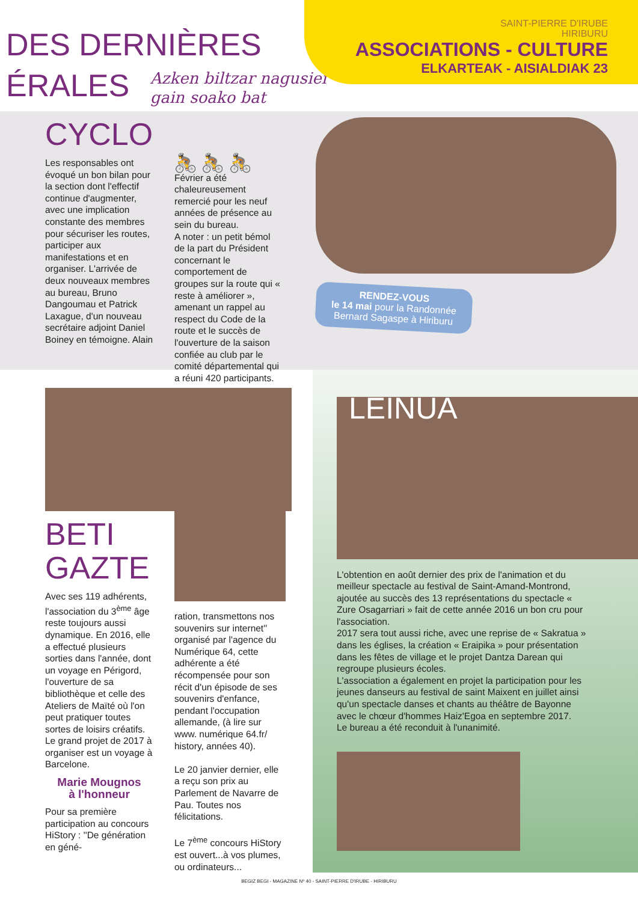DES DERNIÈRES
ÉRALES Azken biltzar nagusiei
gain soako bat
SAINT-PIERRE D'IRUBE
HIRIBURU
ASSOCIATIONS - CULTURE
ELKARTEAK - AISIALDIAK 23
CYCLO
Les responsables ont évoqué un bon bilan pour la section dont l'effectif continue d'augmenter, avec une implication constante des membres pour sécuriser les routes, participer aux manifestations et en organiser. L'arrivée de deux nouveaux membres au bureau, Bruno Dangoumau et Patrick Laxague, d'un nouveau secrétaire adjoint Daniel Boiney en témoigne. Alain
🚴 🚴 🚴
Février a été chaleureusement remercié pour les neuf années de présence au sein du bureau.
A noter : un petit bémol de la part du Président concernant le comportement de groupes sur la route qui « reste à améliorer », amenant un rappel au respect du Code de la route et le succès de l'ouverture de la saison confiée au club par le comité départemental qui a réuni 420 participants.
RENDEZ-VOUS
le 14 mai pour la Randonnée Bernard Sagaspe à Hiriburu
BETI
GAZTE
Avec ses 119 adhérents, l'association du 3<sup>ème</sup> âge reste toujours aussi dynamique. En 2016, elle a effectué plusieurs sorties dans l'année, dont un voyage en Périgord, l'ouverture de sa bibliothèque et celle des Ateliers de Maïté où l'on peut pratiquer toutes sortes de loisirs créatifs. Le grand projet de 2017 à organiser est un voyage à Barcelone.
Marie Mougnos
à l'honneur
Pour sa première participation au concours HiStory : ''De génération en géné-
ration, transmettons nos souvenirs sur internet'' organisé par l'agence du Numérique 64, cette adhérente a été récompensée pour son récit d'un épisode de ses souvenirs d'enfance, pendant l'occupation allemande, (à lire sur www. numérique 64.fr/ history, années 40).
Le 20 janvier dernier, elle a reçu son prix au Parlement de Navarre de Pau. Toutes nos félicitations.
Le 7<sup>ème</sup> concours HiStory est ouvert...à vos plumes, ou ordinateurs...
LEINUA
L'obtention en août dernier des prix de l'animation et du meilleur spectacle au festival de Saint-Amand-Montrond, ajoutée au succès des 13 représentations du spectacle « Zure Osagarriari » fait de cette année 2016 un bon cru pour l'association.
2017 sera tout aussi riche, avec une reprise de « Sakratua » dans les églises, la création « Eraipika » pour présentation dans les fêtes de village et le projet Dantza Darean qui regroupe plusieurs écoles.
L'association a également en projet la participation pour les jeunes danseurs au festival de saint Maixent en juillet ainsi qu'un spectacle danses et chants au théâtre de Bayonne avec le chœur d'hommes Haiz'Egoa en septembre 2017.
Le bureau a été reconduit à l'unanimité.
BEGIZ BEGI - MAGAZINE Nº 40 - SAINT-PIERRE D'IRUBE - HIRIBURU